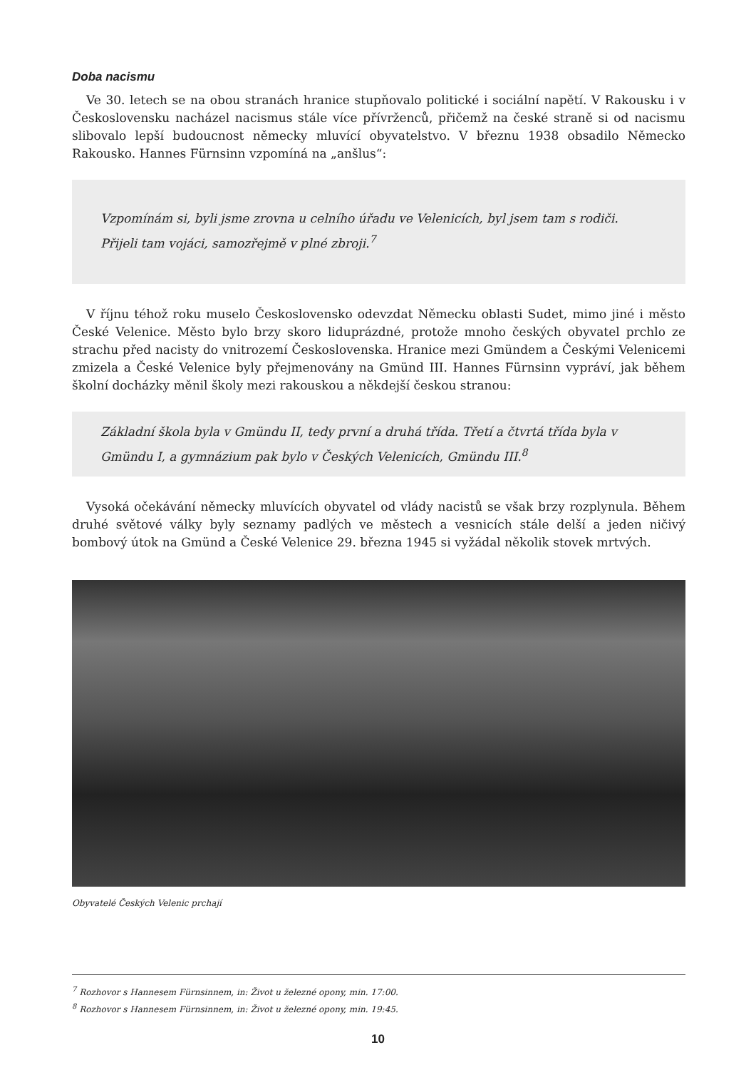Doba nacismu
Ve 30. letech se na obou stranách hranice stupňovalo politické i sociální napětí. V Rakousku i v Československu nacházel nacismus stále více přívrženců, přičemž na české straně si od nacismu slibovalo lepší budoucnost německy mluvící obyvatelstvo. V březnu 1938 obsadilo Německo Rakousko. Hannes Fürnsinn vzpomíná na „anšlus“:
Vzpomínám si, byli jsme zrovna u celního úřadu ve Velenicích, byl jsem tam s rodiči. Přijeli tam vojáci, samozřejmě v plné zbroji.<sup>7</sup>
V říjnu téhož roku muselo Československo odevzdat Německu oblasti Sudet, mimo jiné i město České Velenice. Město bylo brzy skoro liduprázdné, protože mnoho českých obyvatel prchlo ze strachu před nacisty do vnitrozemí Československa. Hranice mezi Gmündem a Českými Velenicemi zmizela a České Velenice byly přejmenovány na Gmünd III. Hannes Fürnsinn vypráví, jak během školní docházky měnil školy mezi rakouskou a někdejší českou stranou:
Základní škola byla v Gmündu II, tedy první a druhá třída. Třetí a čtvrtá třída byla v Gmündu I, a gymnázium pak bylo v Českých Velenicích, Gmündu III.<sup>8</sup>
Vysoká očekávání německy mluvících obyvatel od vlády nacistů se však brzy rozplynula. Během druhé světové války byly seznamy padlých ve městech a vesnicích stále delší a jeden ničivý bombový útok na Gmünd a České Velenice 29. března 1945 si vyžádal několik stovek mrtvých.
Obyvatelé Českých Velenic prchají
<sup>7</sup> Rozhovor s Hannesem Fürnsinnem, in: Život u železné opony, min. 17:00.
<sup>8</sup> Rozhovor s Hannesem Fürnsinnem, in: Život u železné opony, min. 19:45.
10